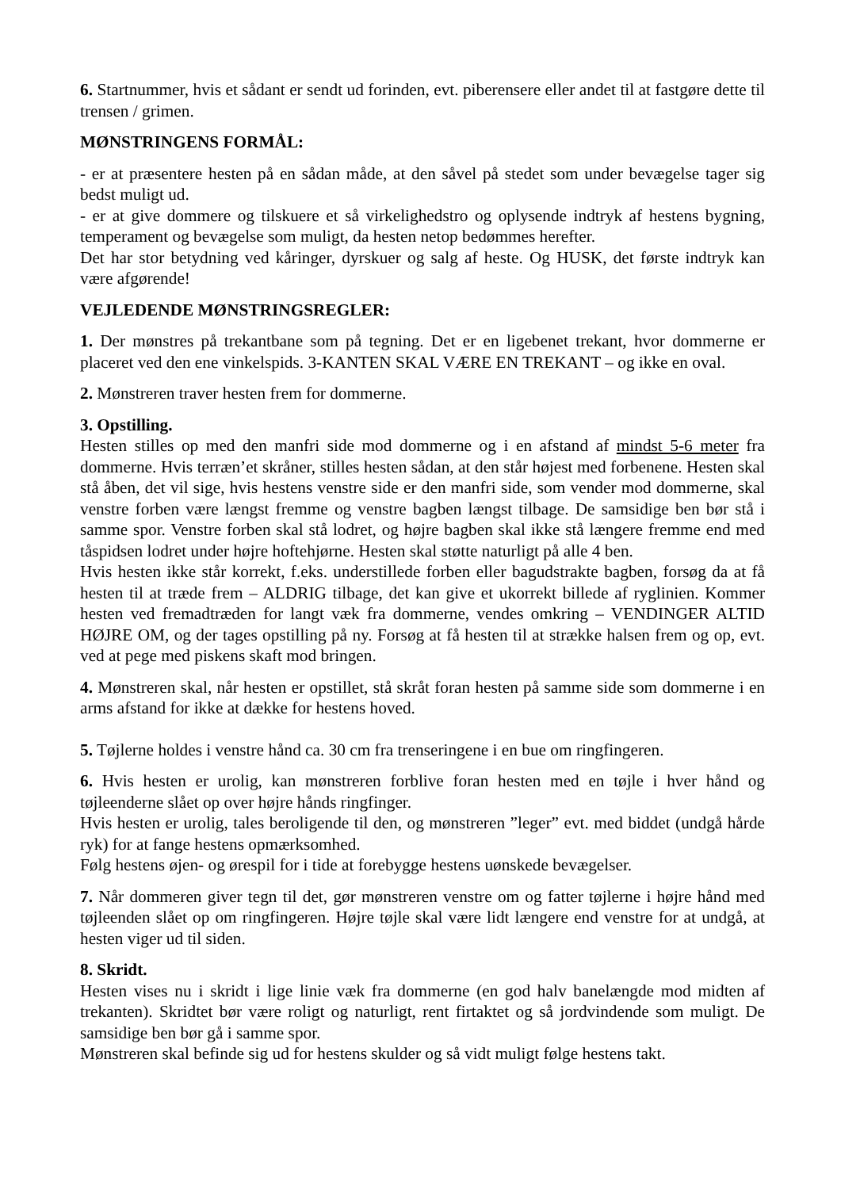6. Startnummer, hvis et sådant er sendt ud forinden, evt. piberensere eller andet til at fastgøre dette til trensen / grimen.
MØNSTRINGENS FORMÅL:
- er at præsentere hesten på en sådan måde, at den såvel på stedet som under bevægelse tager sig bedst muligt ud.
- er at give dommere og tilskuere et så virkelighedstro og oplysende indtryk af hestens bygning, temperament og bevægelse som muligt, da hesten netop bedømmes herefter.
Det har stor betydning ved kåringer, dyrskuer og salg af heste. Og HUSK, det første indtryk kan være afgørende!
VEJLEDENDE MØNSTRINGSREGLER:
1. Der mønstres på trekantbane som på tegning. Det er en ligebenet trekant, hvor dommerne er placeret ved den ene vinkelspids. 3-KANTEN SKAL VÆRE EN TREKANT – og ikke en oval.
2. Mønstreren traver hesten frem for dommerne.
3. Opstilling.
Hesten stilles op med den manfri side mod dommerne og i en afstand af mindst 5-6 meter fra dommerne. Hvis terræn’et skråner, stilles hesten sådan, at den står højest med forbenene. Hesten skal stå åben, det vil sige, hvis hestens venstre side er den manfri side, som vender mod dommerne, skal venstre forben være længst fremme og venstre bagben længst tilbage. De samsidige ben bør stå i samme spor. Venstre forben skal stå lodret, og højre bagben skal ikke stå længere fremme end med tåspidsen lodret under højre hoftehjørne. Hesten skal støtte naturligt på alle 4 ben.
Hvis hesten ikke står korrekt, f.eks. understillede forben eller bagudstrakte bagben, forsøg da at få hesten til at træde frem – ALDRIG tilbage, det kan give et ukorrekt billede af ryglinien. Kommer hesten ved fremadtræden for langt væk fra dommerne, vendes omkring – VENDINGER ALTID HØJRE OM, og der tages opstilling på ny. Forsøg at få hesten til at strække halsen frem og op, evt. ved at pege med piskens skaft mod bringen.
4. Mønstreren skal, når hesten er opstillet, stå skråt foran hesten på samme side som dommerne i en arms afstand for ikke at dække for hestens hoved.
5. Tøjlerne holdes i venstre hånd ca. 30 cm fra trenseringene i en bue om ringfingeren.
6. Hvis hesten er urolig, kan mønstreren forblive foran hesten med en tøjle i hver hånd og tøjleenderne slået op over højre hånds ringfinger.
Hvis hesten er urolig, tales beroligende til den, og mønstreren ”leger” evt. med biddet (undgå hårde ryk) for at fange hestens opmærksomhed.
Følg hestens øjen- og ørespil for i tide at forebygge hestens uønskede bevægelser.
7. Når dommeren giver tegn til det, gør mønstreren venstre om og fatter tøjlerne i højre hånd med tøjleenden slået op om ringfingeren. Højre tøjle skal være lidt længere end venstre for at undgå, at hesten viger ud til siden.
8. Skridt.
Hesten vises nu i skridt i lige linie væk fra dommerne (en god halv banelængde mod midten af trekanten). Skridtet bør være roligt og naturligt, rent firtaktet og så jordvindende som muligt. De samsidige ben bør gå i samme spor.
Mønstreren skal befinde sig ud for hestens skulder og så vidt muligt følge hestens takt.